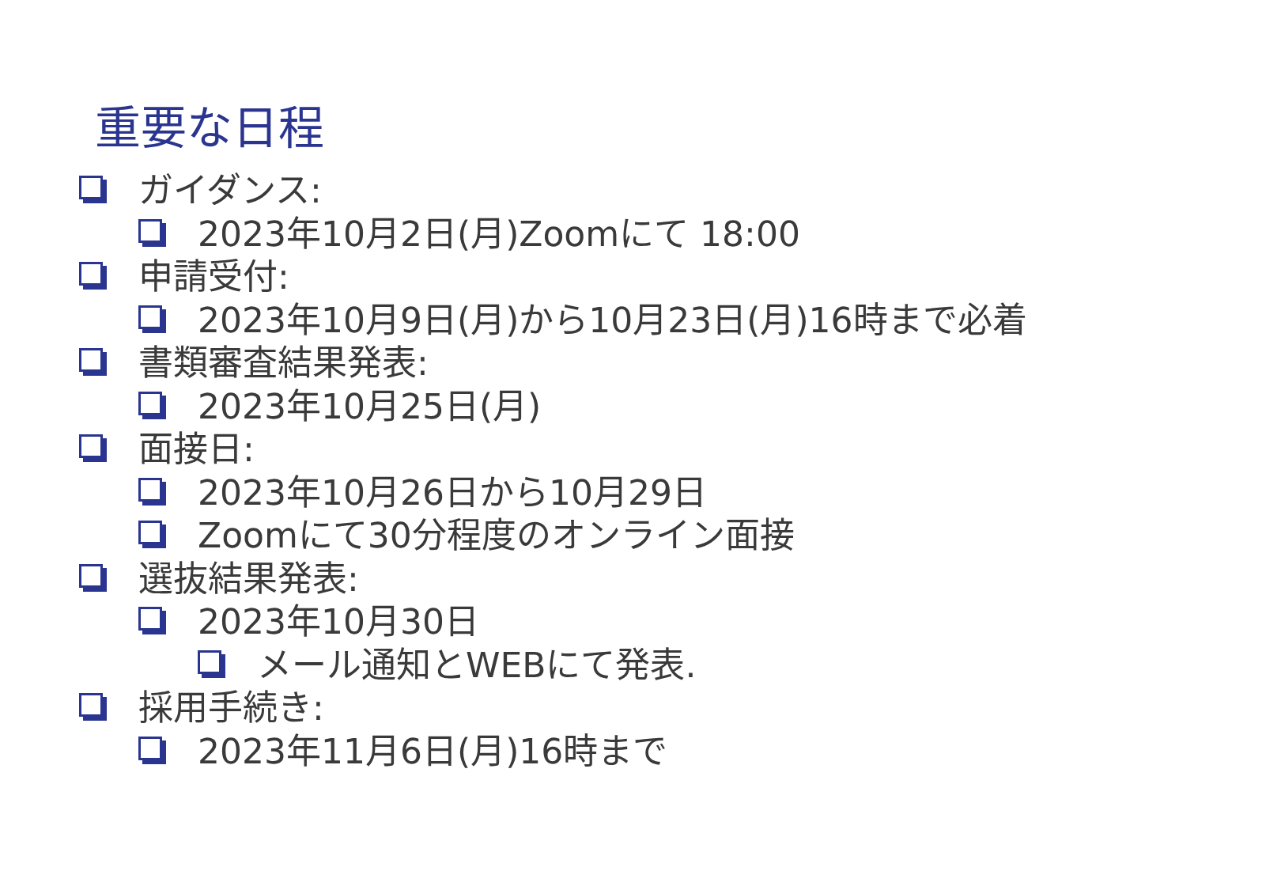重要な日程
ガイダンス:
2023年10月2日(月)Zoomにて 18:00
申請受付:
2023年10月9日(月)から10月23日(月)16時まで必着
書類審査結果発表:
2023年10月25日(月)
面接日:
2023年10月26日から10月29日
Zoomにて30分程度のオンライン面接
選抜結果発表:
2023年10月30日
メール通知とWEBにて発表.
採用手続き:
2023年11月6日(月)16時まで